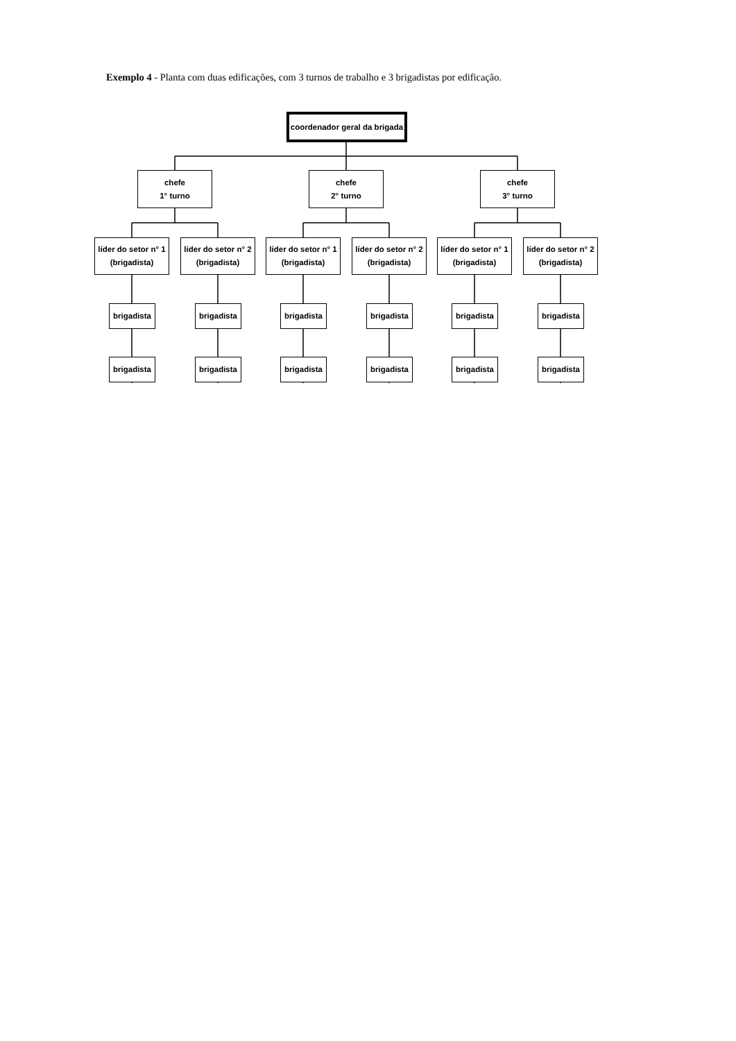Exemplo 4 - Planta com duas edificações, com 3 turnos de trabalho e 3 brigadistas por edificação.
coordenador geral da brigada
chefe
1° turno
chefe
2° turno
chefe
3° turno
líder do setor n° 1
(brigadista)
líder do setor n° 2
(brigadista)
líder do setor n° 1
(brigadista)
líder do setor n° 2
(brigadista)
líder do setor n° 1
(brigadista)
líder do setor n° 2
(brigadista)
brigadista
brigadista
brigadista
brigadista
brigadista
brigadista
brigadista
brigadista
brigadista
brigadista
brigadista
brigadista